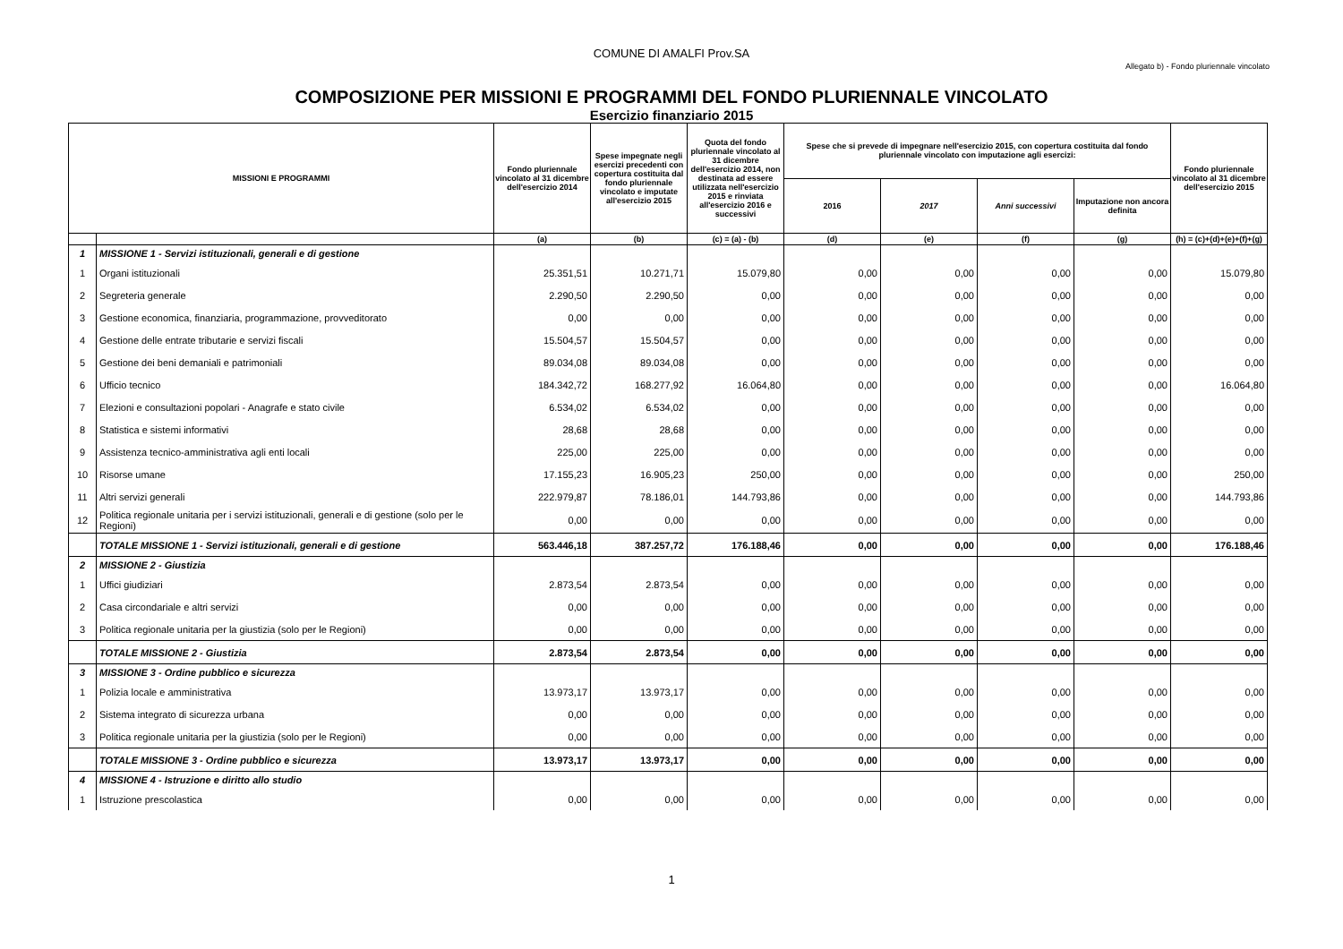COMUNE DI AMALFI Prov.SA
Allegato b) - Fondo pluriennale vincolato
COMPOSIZIONE PER MISSIONI E PROGRAMMI DEL FONDO PLURIENNALE VINCOLATO
Esercizio finanziario 2015
| MISSIONI E PROGRAMMI | | Fondo pluriennale vincolato al 31 dicembre dell'esercizio 2014 | Spese impegnate negli esercizi precedenti con copertura costituita dal fondo pluriennale vincolato e imputate all'esercizio 2015 | Quota del fondo pluriennale vincolato al 31 dicembre dell'esercizio 2014, non destinata ad essere utilizzata nell'esercizio 2015 e rinviata all'esercizio 2016 e successivi | Spese che si prevede di impegnare nell'esercizio 2015, con copertura costituita dal fondo pluriennale vincolato con imputazione agli esercizi: | | | | Fondo pluriennale vincolato al 31 dicembre dell'esercizio 2015 |
| --- | --- | --- | --- | --- | --- | --- | --- | --- | --- |
| | | | | | 2016 | 2017 | Anni successivi | Imputazione non ancora definita | |
| | | (a) | (b) | (c) = (a) - (b) | (d) | (e) | (f) | (g) | (h) = (c)+(d)+(e)+(f)+(g) |
| 1 | MISSIONE 1 - Servizi istituzionali, generali e di gestione | | | | | | | | |
| 1 | Organi istituzionali | 25.351,51 | 10.271,71 | 15.079,80 | 0,00 | 0,00 | 0,00 | 0,00 | 15.079,80 |
| 2 | Segreteria generale | 2.290,50 | 2.290,50 | 0,00 | 0,00 | 0,00 | 0,00 | 0,00 | 0,00 |
| 3 | Gestione economica, finanziaria, programmazione, provveditorato | 0,00 | 0,00 | 0,00 | 0,00 | 0,00 | 0,00 | 0,00 | 0,00 |
| 4 | Gestione delle entrate tributarie e servizi fiscali | 15.504,57 | 15.504,57 | 0,00 | 0,00 | 0,00 | 0,00 | 0,00 | 0,00 |
| 5 | Gestione dei beni demaniali e patrimoniali | 89.034,08 | 89.034,08 | 0,00 | 0,00 | 0,00 | 0,00 | 0,00 | 0,00 |
| 6 | Ufficio tecnico | 184.342,72 | 168.277,92 | 16.064,80 | 0,00 | 0,00 | 0,00 | 0,00 | 16.064,80 |
| 7 | Elezioni e consultazioni popolari - Anagrafe e stato civile | 6.534,02 | 6.534,02 | 0,00 | 0,00 | 0,00 | 0,00 | 0,00 | 0,00 |
| 8 | Statistica e sistemi informativi | 28,68 | 28,68 | 0,00 | 0,00 | 0,00 | 0,00 | 0,00 | 0,00 |
| 9 | Assistenza tecnico-amministrativa agli enti locali | 225,00 | 225,00 | 0,00 | 0,00 | 0,00 | 0,00 | 0,00 | 0,00 |
| 10 | Risorse umane | 17.155,23 | 16.905,23 | 250,00 | 0,00 | 0,00 | 0,00 | 0,00 | 250,00 |
| 11 | Altri servizi generali | 222.979,87 | 78.186,01 | 144.793,86 | 0,00 | 0,00 | 0,00 | 0,00 | 144.793,86 |
| 12 | Politica regionale unitaria per i servizi istituzionali, generali e di gestione (solo per le Regioni) | 0,00 | 0,00 | 0,00 | 0,00 | 0,00 | 0,00 | 0,00 | 0,00 |
| | TOTALE MISSIONE 1 - Servizi istituzionali, generali e di gestione | 563.446,18 | 387.257,72 | 176.188,46 | 0,00 | 0,00 | 0,00 | 0,00 | 176.188,46 |
| 2 | MISSIONE 2 - Giustizia | | | | | | | | |
| 1 | Uffici giudiziari | 2.873,54 | 2.873,54 | 0,00 | 0,00 | 0,00 | 0,00 | 0,00 | 0,00 |
| 2 | Casa circondariale e altri servizi | 0,00 | 0,00 | 0,00 | 0,00 | 0,00 | 0,00 | 0,00 | 0,00 |
| 3 | Politica regionale unitaria per la giustizia (solo per le Regioni) | 0,00 | 0,00 | 0,00 | 0,00 | 0,00 | 0,00 | 0,00 | 0,00 |
| | TOTALE MISSIONE 2 - Giustizia | 2.873,54 | 2.873,54 | 0,00 | 0,00 | 0,00 | 0,00 | 0,00 | 0,00 |
| 3 | MISSIONE 3 - Ordine pubblico e sicurezza | | | | | | | | |
| 1 | Polizia locale e amministrativa | 13.973,17 | 13.973,17 | 0,00 | 0,00 | 0,00 | 0,00 | 0,00 | 0,00 |
| 2 | Sistema integrato di sicurezza urbana | 0,00 | 0,00 | 0,00 | 0,00 | 0,00 | 0,00 | 0,00 | 0,00 |
| 3 | Politica regionale unitaria per la giustizia (solo per le Regioni) | 0,00 | 0,00 | 0,00 | 0,00 | 0,00 | 0,00 | 0,00 | 0,00 |
| | TOTALE MISSIONE 3 - Ordine pubblico e sicurezza | 13.973,17 | 13.973,17 | 0,00 | 0,00 | 0,00 | 0,00 | 0,00 | 0,00 |
| 4 | MISSIONE 4 - Istruzione e diritto allo studio | | | | | | | | |
| 1 | Istruzione prescolastica | 0,00 | 0,00 | 0,00 | 0,00 | 0,00 | 0,00 | 0,00 | 0,00 |
1